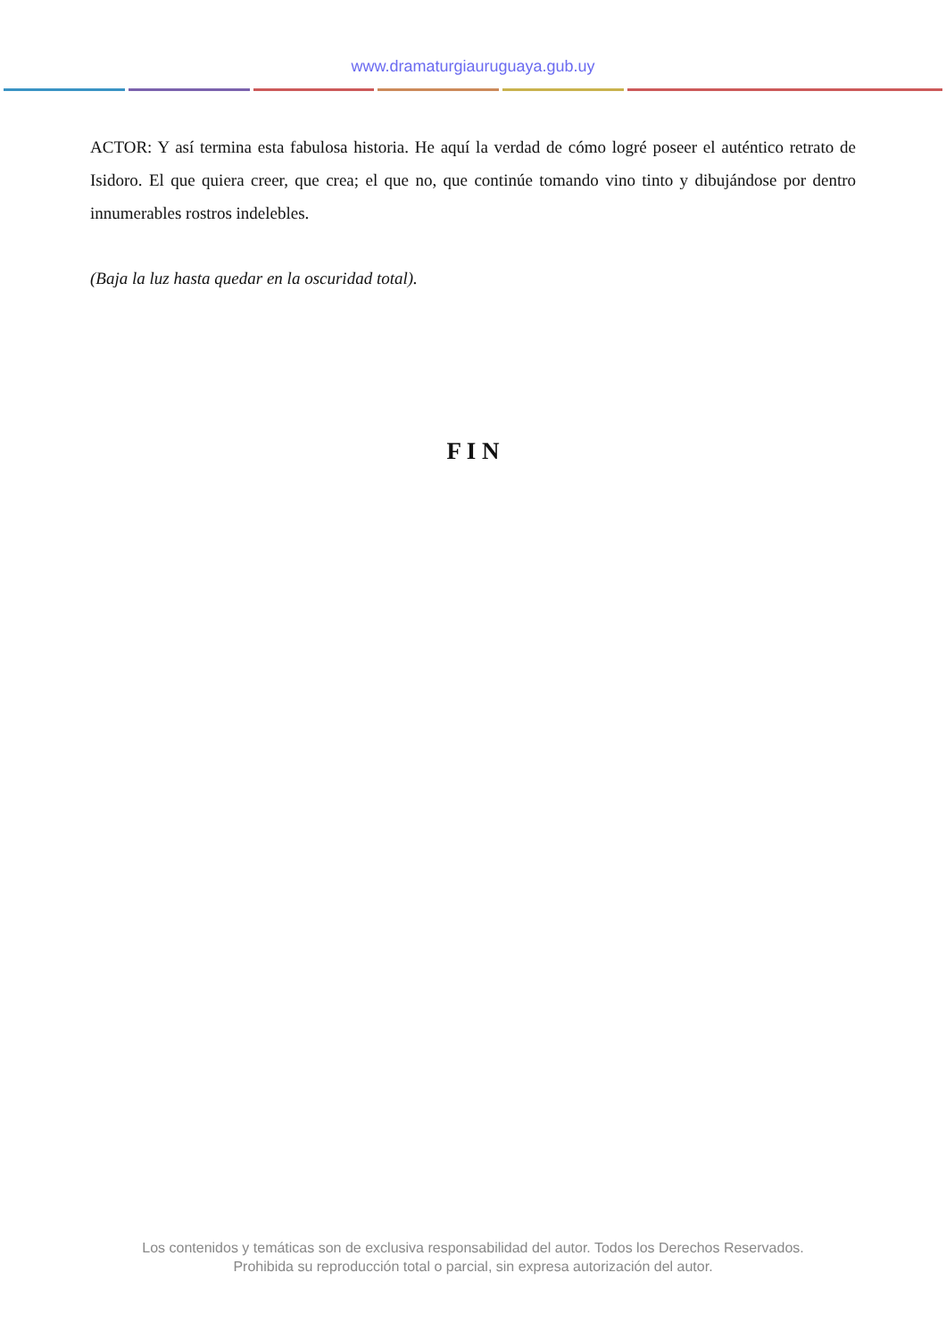www.dramaturgiauruguaya.gub.uy
ACTOR: Y así termina esta fabulosa historia. He aquí la verdad de cómo logré poseer el auténtico retrato de Isidoro. El que quiera creer, que crea; el que no, que continúe tomando vino tinto y dibujándose por dentro innumerables rostros indelebles.
(Baja la luz hasta quedar en la oscuridad total).
F I N
Los contenidos y temáticas son de exclusiva responsabilidad del autor. Todos los Derechos Reservados.
Prohibida su reproducción total o parcial, sin expresa autorización del autor.